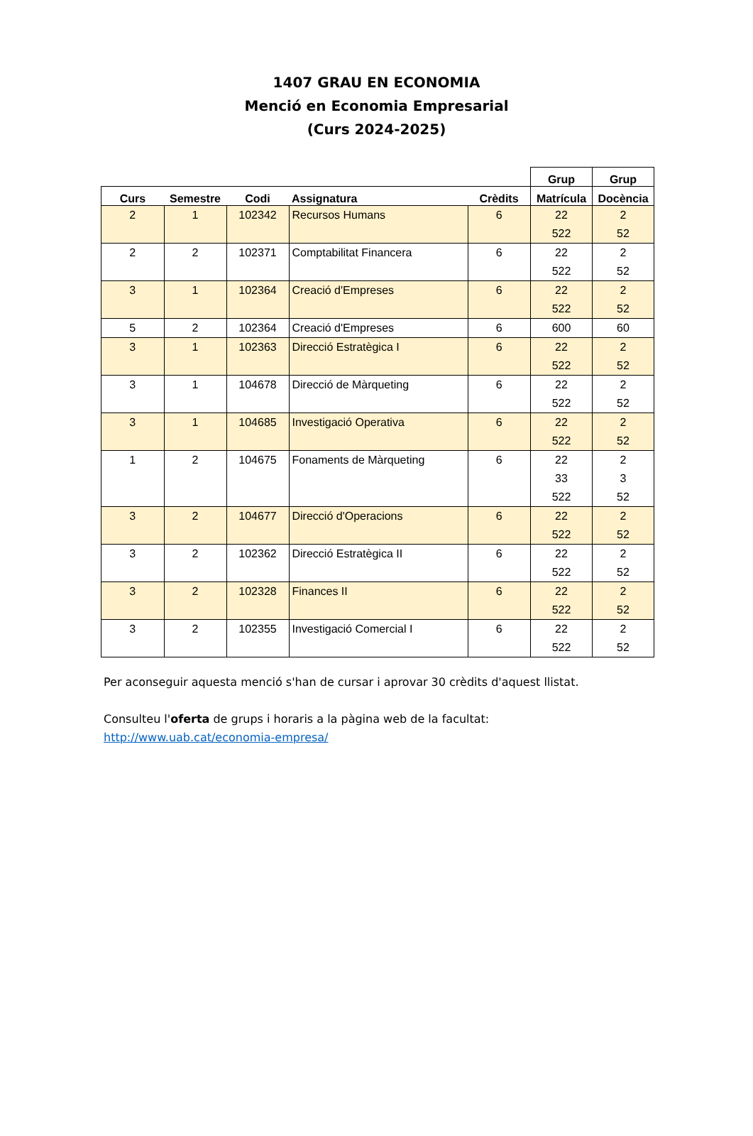1407 GRAU EN ECONOMIA
Menció en Economia Empresarial
(Curs 2024-2025)
| | | | | | Grup | Grup |
| --- | --- | --- | --- | --- | --- | --- |
| Curs | Semestre | Codi | Assignatura | Crèdits | Matrícula | Docència |
| 2 | 1 | 102342 | Recursos Humans | 6 | 22 522 | 2 52 |
| 2 | 2 | 102371 | Comptabilitat Financera | 6 | 22 522 | 2 52 |
| 3 | 1 | 102364 | Creació d'Empreses | 6 | 22 522 | 2 52 |
| 5 | 2 | 102364 | Creació d'Empreses | 6 | 600 | 60 |
| 3 | 1 | 102363 | Direcció Estratègica I | 6 | 22 522 | 2 52 |
| 3 | 1 | 104678 | Direcció de Màrqueting | 6 | 22 522 | 2 52 |
| 3 | 1 | 104685 | Investigació Operativa | 6 | 22 522 | 2 52 |
| 1 | 2 | 104675 | Fonaments de Màrqueting | 6 | 22 33 522 | 2 3 52 |
| 3 | 2 | 104677 | Direcció d'Operacions | 6 | 22 522 | 2 52 |
| 3 | 2 | 102362 | Direcció Estratègica II | 6 | 22 522 | 2 52 |
| 3 | 2 | 102328 | Finances II | 6 | 22 522 | 2 52 |
| 3 | 2 | 102355 | Investigació Comercial I | 6 | 22 522 | 2 52 |
Per aconseguir aquesta menció s'han de cursar i aprovar 30 crèdits d'aquest llistat.
Consulteu l'oferta de grups i horaris a la pàgina web de la facultat:
http://www.uab.cat/economia-empresa/